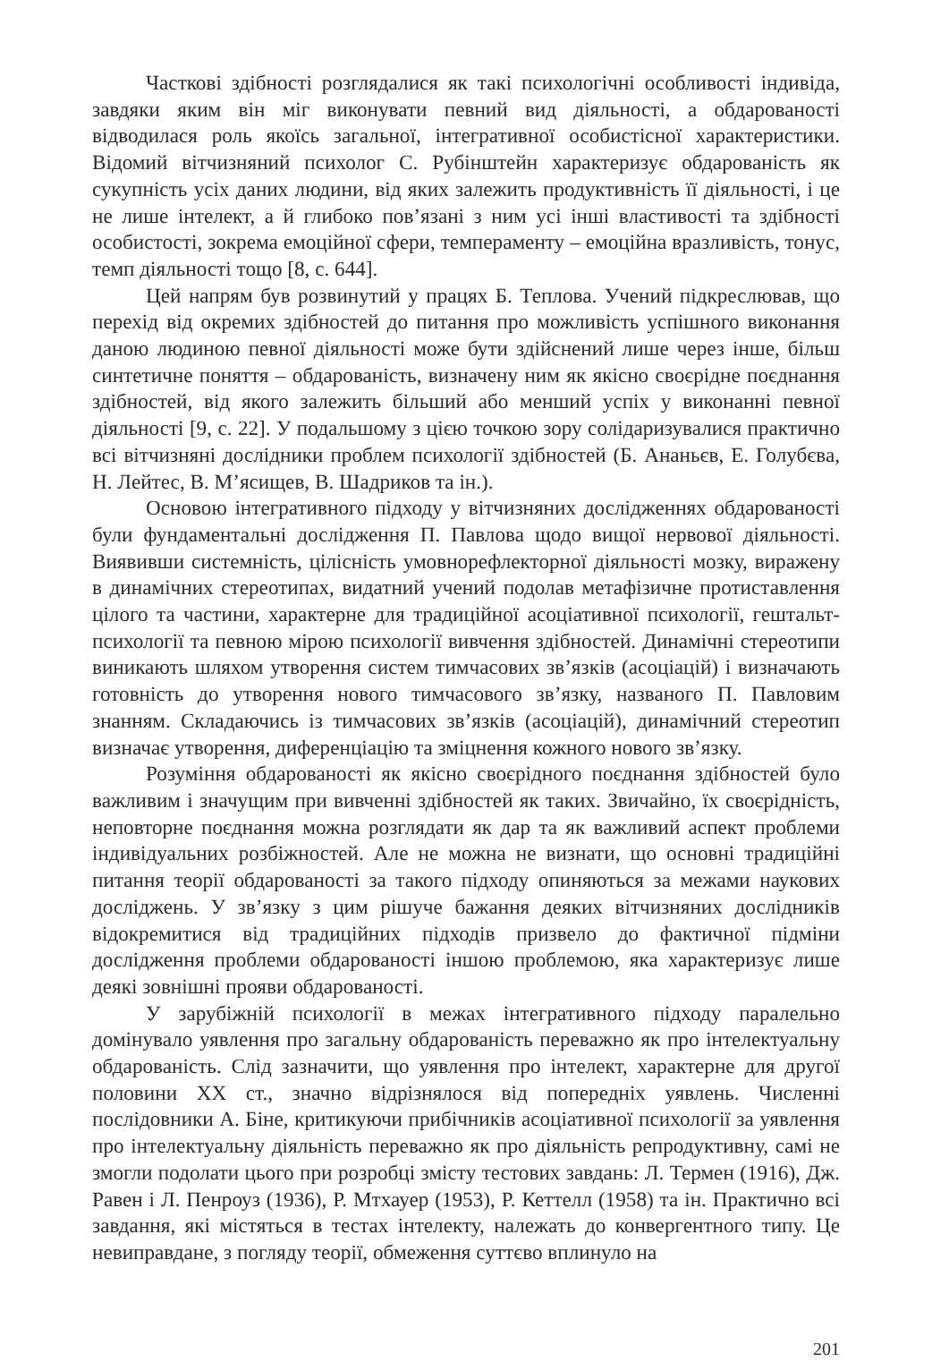Часткові здібності розглядалися як такі психологічні особливості індивіда, завдяки яким він міг виконувати певний вид діяльності, а обдарованості відводилася роль якоїсь загальної, інтегративної особистісної характеристики. Відомий вітчизняний психолог С. Рубінштейн характеризує обдарованість як сукупність усіх даних людини, від яких залежить продуктивність її діяльності, і це не лише інтелект, а й глибоко пов’язані з ним усі інші властивості та здібності особистості, зокрема емоційної сфери, темпераменту – емоційна вразливість, тонус, темп діяльності тощо [8, с. 644].
Цей напрям був розвинутий у працях Б. Теплова. Учений підкреслював, що перехід від окремих здібностей до питання про можливість успішного виконання даною людиною певної діяльності може бути здійснений лише через інше, більш синтетичне поняття – обдарованість, визначену ним як якісно своєрідне поєднання здібностей, від якого залежить більший або менший успіх у виконанні певної діяльності [9, с. 22]. У подальшому з цією точкою зору солідаризувалися практично всі вітчизняні дослідники проблем психології здібностей (Б. Ананьєв, Е. Голубєва, Н. Лейтес, В. М’ясищев, В. Шадриков та ін.).
Основою інтегративного підходу у вітчизняних дослідженнях обдарованості були фундаментальні дослідження П. Павлова щодо вищої нервової діяльності. Виявивши системність, цілісність умовнорефлекторної діяльності мозку, виражену в динамічних стереотипах, видатний учений подолав метафізичне протиставлення цілого та частини, характерне для традиційної асоціативної психології, гештальт-психології та певною мірою психології вивчення здібностей. Динамічні стереотипи виникають шляхом утворення систем тимчасових зв’язків (асоціацій) і визначають готовність до утворення нового тимчасового зв’язку, названого П. Павловим знанням. Складаючись із тимчасових зв’язків (асоціацій), динамічний стереотип визначає утворення, диференціацію та зміцнення кожного нового зв’язку.
Розуміння обдарованості як якісно своєрідного поєднання здібностей було важливим і значущим при вивченні здібностей як таких. Звичайно, їх своєрідність, неповторне поєднання можна розглядати як дар та як важливий аспект проблеми індивідуальних розбіжностей. Але не можна не визнати, що основні традиційні питання теорії обдарованості за такого підходу опиняються за межами наукових досліджень. У зв’язку з цим рішуче бажання деяких вітчизняних дослідників відокремитися від традиційних підходів призвело до фактичної підміни дослідження проблеми обдарованості іншою проблемою, яка характеризує лише деякі зовнішні прояви обдарованості.
У зарубіжній психології в межах інтегративного підходу паралельно домінувало уявлення про загальну обдарованість переважно як про інтелектуальну обдарованість. Слід зазначити, що уявлення про інтелект, характерне для другої половини XX ст., значно відрізнялося від попередніх уявлень. Численні послідовники А. Біне, критикуючи прибічників асоціативної психології за уявлення про інтелектуальну діяльність переважно як про діяльність репродуктивну, самі не змогли подолати цього при розробці змісту тестових завдань: Л. Термен (1916), Дж. Равен і Л. Пенроуз (1936), Р. Мтхауер (1953), Р. Кеттелл (1958) та ін. Практично всі завдання, які містяться в тестах інтелекту, належать до конвергентного типу. Це невиправдане, з погляду теорії, обмеження суттєво вплинуло на
201